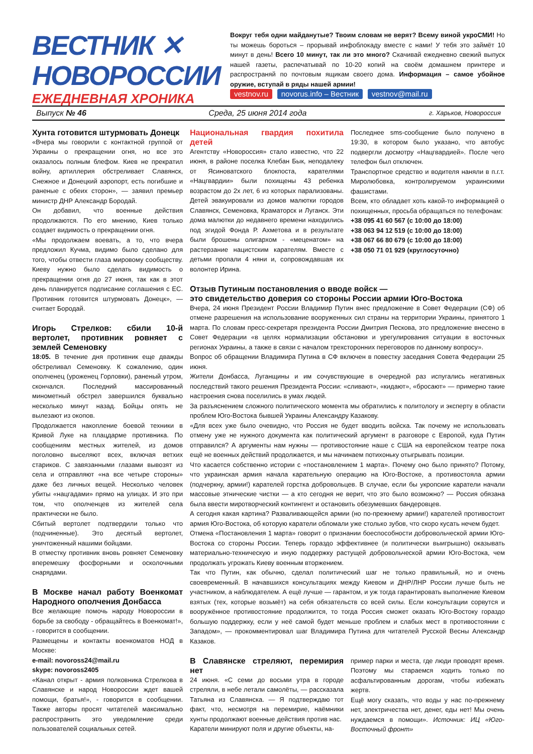ВЕСТНИК ✕
НОВОРОССИИ
ЕЖЕДНЕВНАЯ ХРОНИКА
Вокруг тебя одни майданутые? Твоим словам не верят? Всему виной укроСМИ! Но ты можешь бороться – прорывай инфоблокаду вместе с нами! У тебя это займёт 10 минут в день! Всего 10 минут, так ли это много? Скачивай ежедневно свежий выпуск нашей газеты, распечатывай по 10-20 копий на своём домашнем принтере и распространяй по почтовым ящикам своего дома. Информация – самое убойное оружие, вступай в ряды нашей армии!
vestnov.ru novorus.info – Вестник vestnov@mail.ru
Выпуск № 46 Среда, 25 июня 2014 года г. Харьков, Новороссия
Хунта готовится штурмовать Донецк
«Вчера мы говорили с контактной группой от Украины о прекращении огня, но все это оказалось полным блефом. Киев не прекратил войну, артиллерия обстреливает Славянск, Снежное и Донецкий аэропорт, есть погибшие и раненые с обеих сторон», — заявил премьер министр ДНР Александр Бородай.
Он добавил, что военные действия продолжаются. По его мнению, Киев только создает видимость о прекращении огня.
«Мы продолжаем воевать, а то, что вчера предложил Кучма, видимо было сделано для того, чтобы отвести глаза мировому сообществу. Киеву нужно было сделать видимость о прекращении огня до 27 июня, так как в этот день планируется подписание соглашения с ЕС. Противник готовится штурмовать Донецк», — считает Бородай.
Игорь Стрелков: сбили 10-й вертолет, противник ровняет с землей Семеновку
18:05. В течение дня противник еще дважды обстреливал Семеновку. К сожалению, один ополченец (уроженец Горловки), раненый утром, скончался. Последний массированный минометный обстрел завершился буквально несколько минут назад. Бойцы опять не вылезают из окопов.
Продолжается накопление боевой техники в Кривой Луке на плацдарме противника. По сообщениям местных жителей, из домов поголовно выселяют всех, включая ветхих стариков. С завязанными глазами вывозят из села и отправляют «на все четыре стороны» даже без личных вещей. Несколько человек убиты «нацгадами» прямо на улицах. И это при том, что ополченцев из жителей села практически не было.
Сбитый вертолет подтвердили только что (подчиненные). Это десятый вертолет, уничтоженный нашими бойцами.
В отместку противник вновь ровняет Семеновку вперемешку фосфорными и осколочными снарядами.
В Москве начал работу Военкомат Народного ополчения Донбасса
Все желающие помочь народу Новороссии в борьбе за свободу - обращайтесь в Военкомат!», - говорится в сообщении.
Размещены и контакты военкоматов НОД в Москве:
e-mail: novoross24@mail.ru
skype: novoross2405
«Канал открыт - армия полковника Стрелкова в Славянске и народ Новороссии ждет вашей помощи, братья!», - говорится в сообщении. Также авторы просят читателей максимально распространить это уведомление среди пользователей социальных сетей.
Национальная гвардия похитила детей
Агентству «Новороссия» стало известно, что 22 июня, в районе поселка Клебан Бык, неподалеку от Ясиноватского блокпоста, карателями «Нацгвардии» были похищены 43 ребенка возрастом до 2х лет, 6 из которых парализованы. Детей эвакуировали из домов малютки городов Славянск, Семеновка, Краматорск и Луганск. Эти дома малютки до недавнего времени находились под эгидой Фонда Р. Ахметова и в результате были брошены олигархом - «меценатом» на растерзание нацистским карателям. Вместе с детьми пропали 4 няни и, сопровождавшая их волонтер Ирина.
Последнее sms-сообщение было получено в 19:30, в котором было указано, что автобус подвергли досмотру «Нацгвардией». После чего телефон был отключен.
Транспортное средство и водителя наняли в п.г.т. Миролюбовка, контролируемом украинскими фашистами.
Всем, кто обладает хоть какой-то информацией о похищенных, просьба обращаться по телефонам:
+38 095 41 60 567 (с 10:00 до 18:00)
+38 063 94 12 519 (с 10:00 до 18:00)
+38 067 66 80 679 (с 10:00 до 18:00)
+38 050 71 01 929 (круглосуточно)
Отзыв Путиным постановления о вводе войск —
это свидетельство доверия со стороны России армии Юго-Востока
Вчера, 24 июня Президент России Владимир Путин внес предложение в Совет Федерации (СФ) об отмене разрешения на использование вооруженных сил страны на территории Украины, принятого 1 марта. По словам пресс-секретаря президента России Дмитрия Пескова, это предложение внесено в Совет Федерации «в целях нормализации обстановки и урегулирования ситуации в восточных регионах Украины, а также в связи с началом трехсторонних переговоров по данному вопросу».
Вопрос об обращении Владимира Путина в СФ включен в повестку заседания Совета Федерации 25 июня.
Жители Донбасса, Луганщины и им сочувствующие в очередной раз испугались негативных последствий такого решения Президента России: «сливают», «кидают», «бросают» — примерно такие настроения снова поселились в умах людей.
За разъяснением сложного политического момента мы обратились к политологу и эксперту в области проблем Юго-Востока бывшей Украины Александру Казакову.
«Для всех уже было очевидно, что Россия не будет вводить войска. Так почему не использовать отмену уже не нужного документа как политический аргумент в разговоре с Европой, куда Путин отправился? А аргументы нам нужны — противостояние наше с США на европейском театре пока ещё не военных действий продолжается, и мы начинаем потихоньку отыгрывать позиции.
Что касается собственно истории с «постановлением 1 марта». Почему оно было принято? Потому, что украинская армия начала карательную операцию на Юго-Востоке, а противостояла армии (подчеркну, армии!) карателей горстка добровольцев. В случае, если бы укропские каратели начали массовые этнические чистки — а кто сегодня не верит, что это было возможно? — Россия обязана была ввести миротворческий контингент и остановить обезумевших бандеровцев.
А сегодня какая картина? Разваливающейся армии (но по-прежнему армии!) карателей противостоит армия Юго-Востока, об которую каратели обломали уже столько зубов, что скоро кусать нечем будет.
Отмена «Постановления 1 марта» говорит о признании боеспособности добровольческой армии Юго-Востока со стороны России. Теперь гораздо эффективнее (и политически выигрышно) оказывать материально-техническую и иную поддержку растущей добровольческой армии Юго-Востока, чем продолжать угрожать Киеву военным вторжением.
Так что Путин, как обычно, сделал политический шаг не только правильный, но и очень своевременный. В начавшихся консультациях между Киевом и ДНР/ЛНР России лучше быть не участником, а наблюдателем. А ещё лучше — гарантом, и уж тогда гарантировать выполнение Киевом взятых (тех, которые возьмёт) на себя обязательств со всей силы. Если консультации сорвутся и вооружённое противостояние продолжится, то тогда Россия сможет оказать Юго-Востоку гораздо большую поддержку, если у неё самой будет меньше проблем и слабых мест в противостоянии с Западом», — прокомментировал шаг Владимира Путина для читателей Русской Весны Александр Казаков.
В Славянске стреляют, перемирия нет
24 июня. «С семи до восьми утра в городе стреляли, в небе летали самолёты, — рассказала Татьяна из Славянска. — Я подтверждаю тот факт, что, несмотря на перемирие, наёмники хунты продолжают военные действия против нас.
Каратели минируют поля и другие объекты, на-
пример парки и места, где люди проводят время. Поэтому мы стараемся ходить только по асфальтированным дорогам, чтобы избежать жертв.
Ещё могу сказать, что воды у нас по-прежнему нет, электричества нет, денег, еды нет! Мы очень нуждаемся в помощи». Источник: ИЦ «Юго-Восточный фронт»